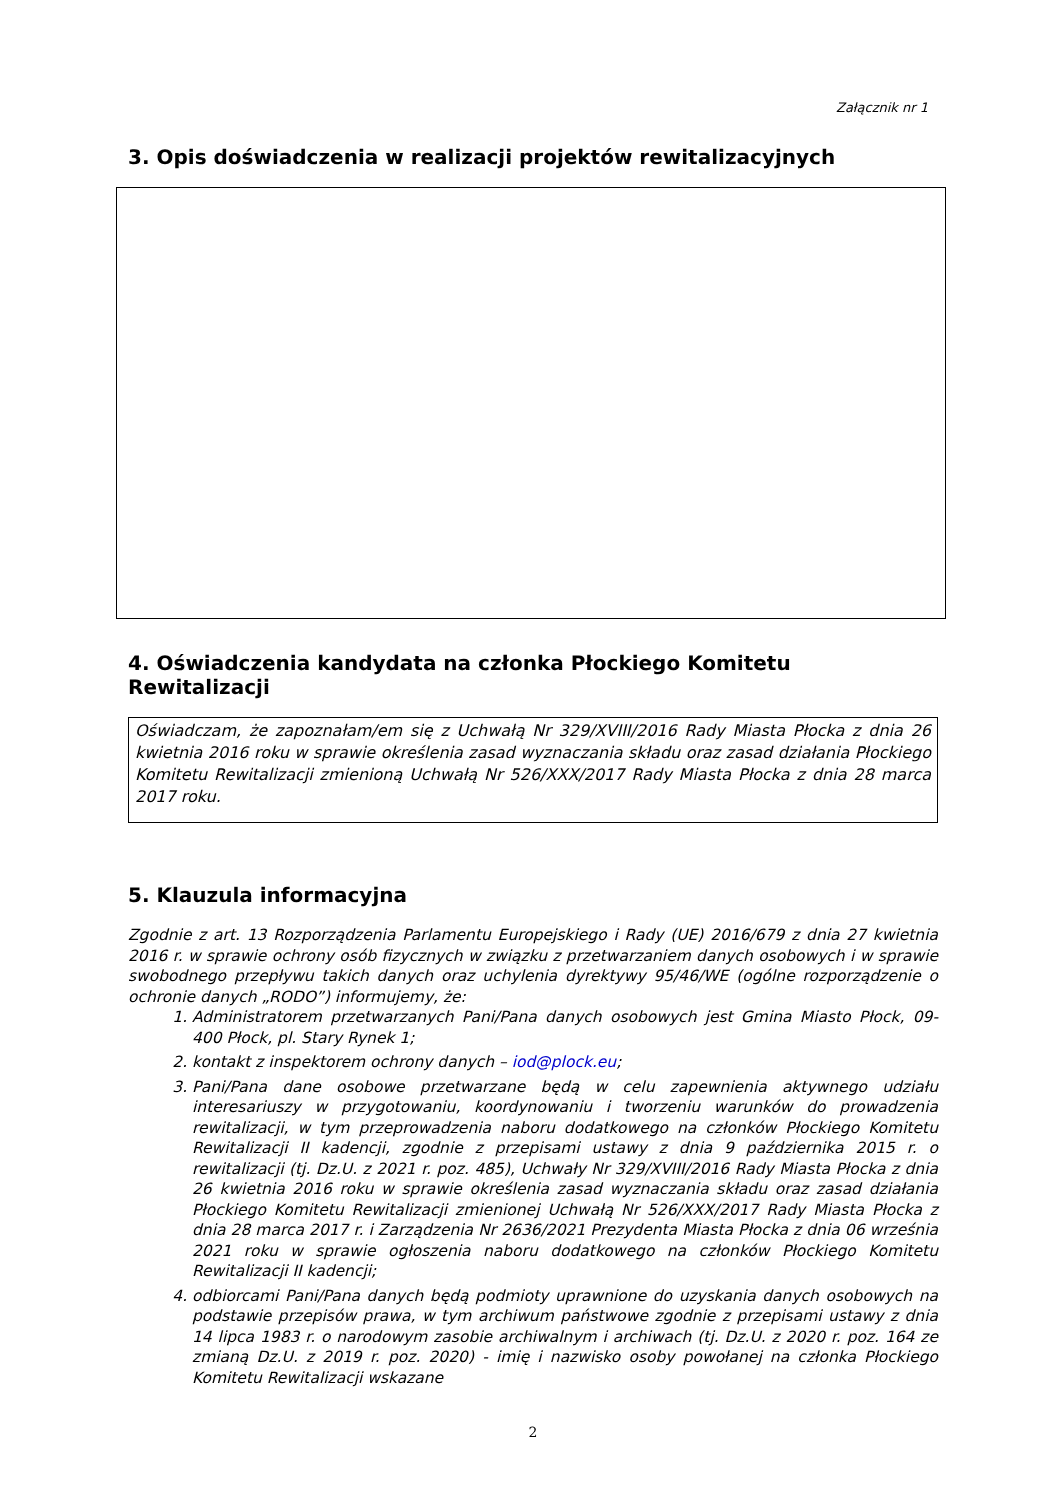Załącznik nr 1
3. Opis doświadczenia w realizacji projektów rewitalizacyjnych
4. Oświadczenia kandydata na członka Płockiego Komitetu Rewitalizacji
Oświadczam, że zapoznałam/em się z Uchwałą Nr 329/XVIII/2016 Rady Miasta Płocka z dnia 26 kwietnia 2016 roku w sprawie określenia zasad wyznaczania składu oraz zasad działania Płockiego Komitetu Rewitalizacji zmienioną Uchwałą Nr 526/XXX/2017 Rady Miasta Płocka z dnia 28 marca 2017 roku.
5. Klauzula informacyjna
Zgodnie z art. 13 Rozporządzenia Parlamentu Europejskiego i Rady (UE) 2016/679 z dnia 27 kwietnia 2016 r. w sprawie ochrony osób fizycznych w związku z przetwarzaniem danych osobowych i w sprawie swobodnego przepływu takich danych oraz uchylenia dyrektywy 95/46/WE (ogólne rozporządzenie o ochronie danych „RODO”) informujemy, że:
1. Administratorem przetwarzanych Pani/Pana danych osobowych jest Gmina Miasto Płock, 09-400 Płock, pl. Stary Rynek 1;
2. kontakt z inspektorem ochrony danych – iod@plock.eu;
3. Pani/Pana dane osobowe przetwarzane będą w celu zapewnienia aktywnego udziału interesariuszy w przygotowaniu, koordynowaniu i tworzeniu warunków do prowadzenia rewitalizacji, w tym przeprowadzenia naboru dodatkowego na członków Płockiego Komitetu Rewitalizacji II kadencji, zgodnie z przepisami ustawy z dnia 9 października 2015 r. o rewitalizacji (tj. Dz.U. z 2021 r. poz. 485), Uchwały Nr 329/XVIII/2016 Rady Miasta Płocka z dnia 26 kwietnia 2016 roku w sprawie określenia zasad wyznaczania składu oraz zasad działania Płockiego Komitetu Rewitalizacji zmienionej Uchwałą Nr 526/XXX/2017 Rady Miasta Płocka z dnia 28 marca 2017 r. i Zarządzenia Nr 2636/2021 Prezydenta Miasta Płocka z dnia 06 września 2021 roku w sprawie ogłoszenia naboru dodatkowego na członków Płockiego Komitetu Rewitalizacji II kadencji;
4. odbiorcami Pani/Pana danych będą podmioty uprawnione do uzyskania danych osobowych na podstawie przepisów prawa, w tym archiwum państwowe zgodnie z przepisami ustawy z dnia 14 lipca 1983 r. o narodowym zasobie archiwalnym i archiwach (tj. Dz.U. z 2020 r. poz. 164 ze zmianą Dz.U. z 2019 r. poz. 2020) - imię i nazwisko osoby powołanej na członka Płockiego Komitetu Rewitalizacji wskazane
2